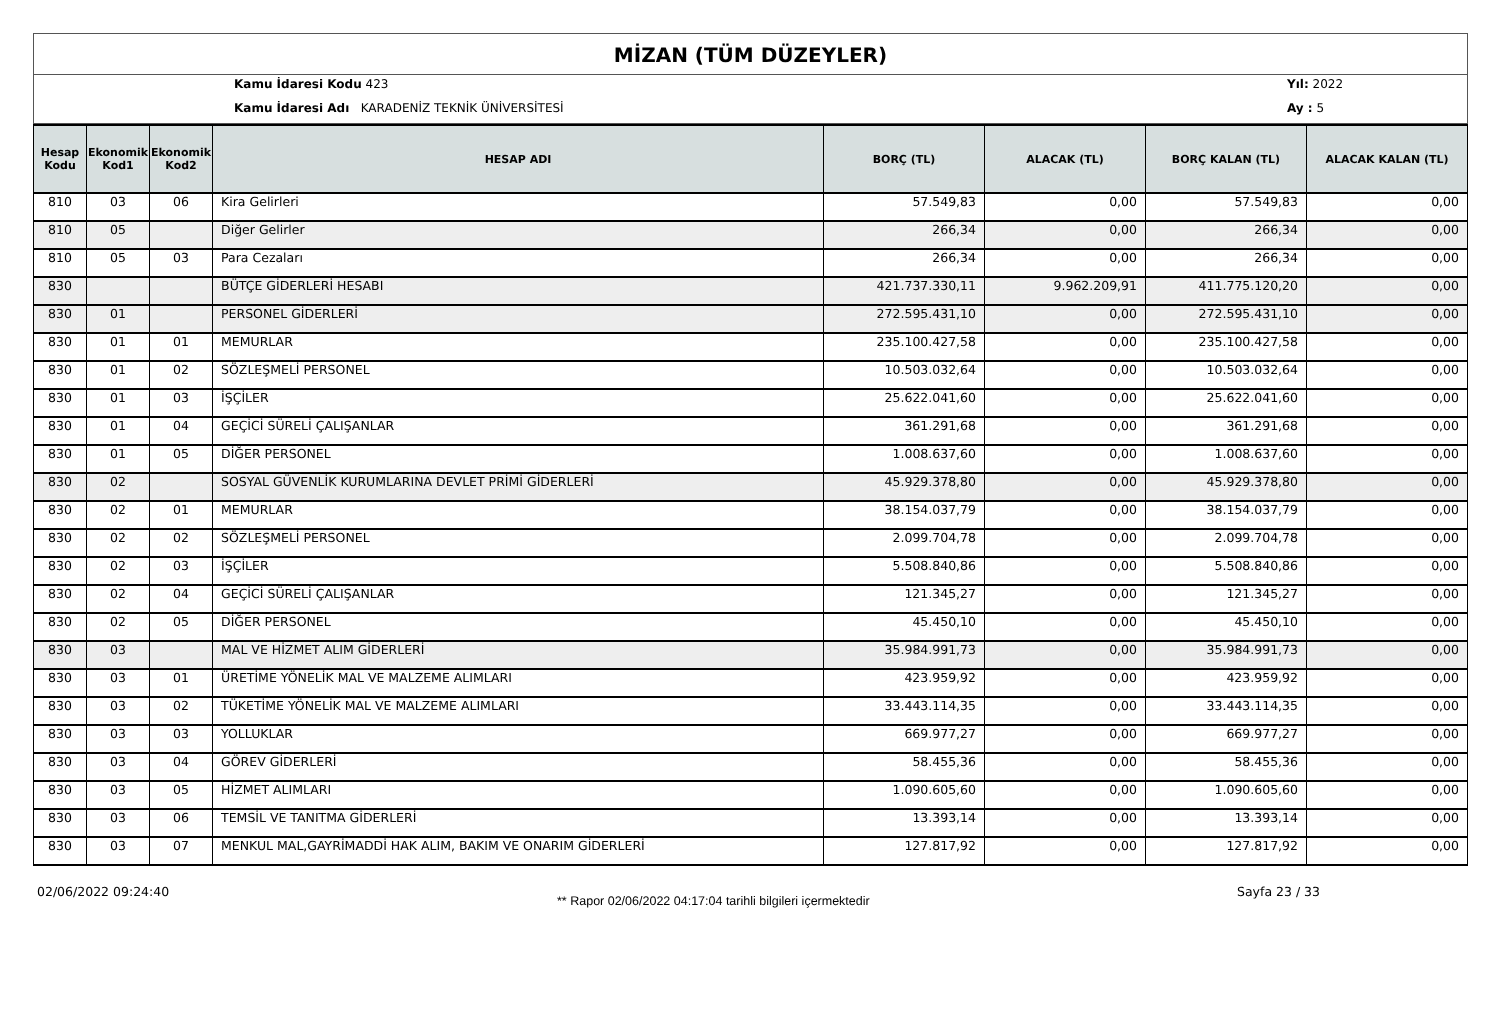MİZAN (TÜM DÜZEYLER)
Kamu İdaresi Kodu 423
Kamu İdaresi Adı KARADENİZ TEKNİK ÜNİVERSİTESİ
Yıl: 2022
Ay : 5
| Hesap Kodu | Ekonomik Kod1 | Ekonomik Kod2 | HESAP ADI | BORÇ (TL) | ALACAK (TL) | BORÇ KALAN (TL) | ALACAK KALAN (TL) |
| --- | --- | --- | --- | --- | --- | --- | --- |
| 810 | 03 | 06 | Kira Gelirleri | 57.549,83 | 0,00 | 57.549,83 | 0,00 |
| 810 | 05 | | Diğer Gelirler | 266,34 | 0,00 | 266,34 | 0,00 |
| 810 | 05 | 03 | Para Cezaları | 266,34 | 0,00 | 266,34 | 0,00 |
| 830 | | | BÜTÇE GİDERLERİ HESABI | 421.737.330,11 | 9.962.209,91 | 411.775.120,20 | 0,00 |
| 830 | 01 | | PERSONEL GİDERLERİ | 272.595.431,10 | 0,00 | 272.595.431,10 | 0,00 |
| 830 | 01 | 01 | MEMURLAR | 235.100.427,58 | 0,00 | 235.100.427,58 | 0,00 |
| 830 | 01 | 02 | SÖZLEŞMELİ PERSONEL | 10.503.032,64 | 0,00 | 10.503.032,64 | 0,00 |
| 830 | 01 | 03 | İŞÇİLER | 25.622.041,60 | 0,00 | 25.622.041,60 | 0,00 |
| 830 | 01 | 04 | GEÇİCİ SÜRELİ ÇALIŞANLAR | 361.291,68 | 0,00 | 361.291,68 | 0,00 |
| 830 | 01 | 05 | DİĞER PERSONEL | 1.008.637,60 | 0,00 | 1.008.637,60 | 0,00 |
| 830 | 02 | | SOSYAL GÜVENLİK KURUMLARINA DEVLET PRİMİ GİDERLERİ | 45.929.378,80 | 0,00 | 45.929.378,80 | 0,00 |
| 830 | 02 | 01 | MEMURLAR | 38.154.037,79 | 0,00 | 38.154.037,79 | 0,00 |
| 830 | 02 | 02 | SÖZLEŞMELİ PERSONEL | 2.099.704,78 | 0,00 | 2.099.704,78 | 0,00 |
| 830 | 02 | 03 | İŞÇİLER | 5.508.840,86 | 0,00 | 5.508.840,86 | 0,00 |
| 830 | 02 | 04 | GEÇİCİ SÜRELİ ÇALIŞANLAR | 121.345,27 | 0,00 | 121.345,27 | 0,00 |
| 830 | 02 | 05 | DİĞER PERSONEL | 45.450,10 | 0,00 | 45.450,10 | 0,00 |
| 830 | 03 | | MAL VE HİZMET ALIM GİDERLERİ | 35.984.991,73 | 0,00 | 35.984.991,73 | 0,00 |
| 830 | 03 | 01 | ÜRETİME YÖNELİK MAL VE MALZEME ALIMLARI | 423.959,92 | 0,00 | 423.959,92 | 0,00 |
| 830 | 03 | 02 | TÜKETİME YÖNELİK MAL VE MALZEME ALIMLARI | 33.443.114,35 | 0,00 | 33.443.114,35 | 0,00 |
| 830 | 03 | 03 | YOLLUKLAR | 669.977,27 | 0,00 | 669.977,27 | 0,00 |
| 830 | 03 | 04 | GÖREV GİDERLERİ | 58.455,36 | 0,00 | 58.455,36 | 0,00 |
| 830 | 03 | 05 | HİZMET ALIMLARI | 1.090.605,60 | 0,00 | 1.090.605,60 | 0,00 |
| 830 | 03 | 06 | TEMSİL VE TANITMA GİDERLERİ | 13.393,14 | 0,00 | 13.393,14 | 0,00 |
| 830 | 03 | 07 | MENKUL MAL,GAYRİMADDİ HAK ALIM, BAKIM VE ONARIM GİDERLERİ | 127.817,92 | 0,00 | 127.817,92 | 0,00 |
02/06/2022 09:24:40
** Rapor 02/06/2022 04:17:04 tarihli bilgileri içermektedir
Sayfa 23 / 33